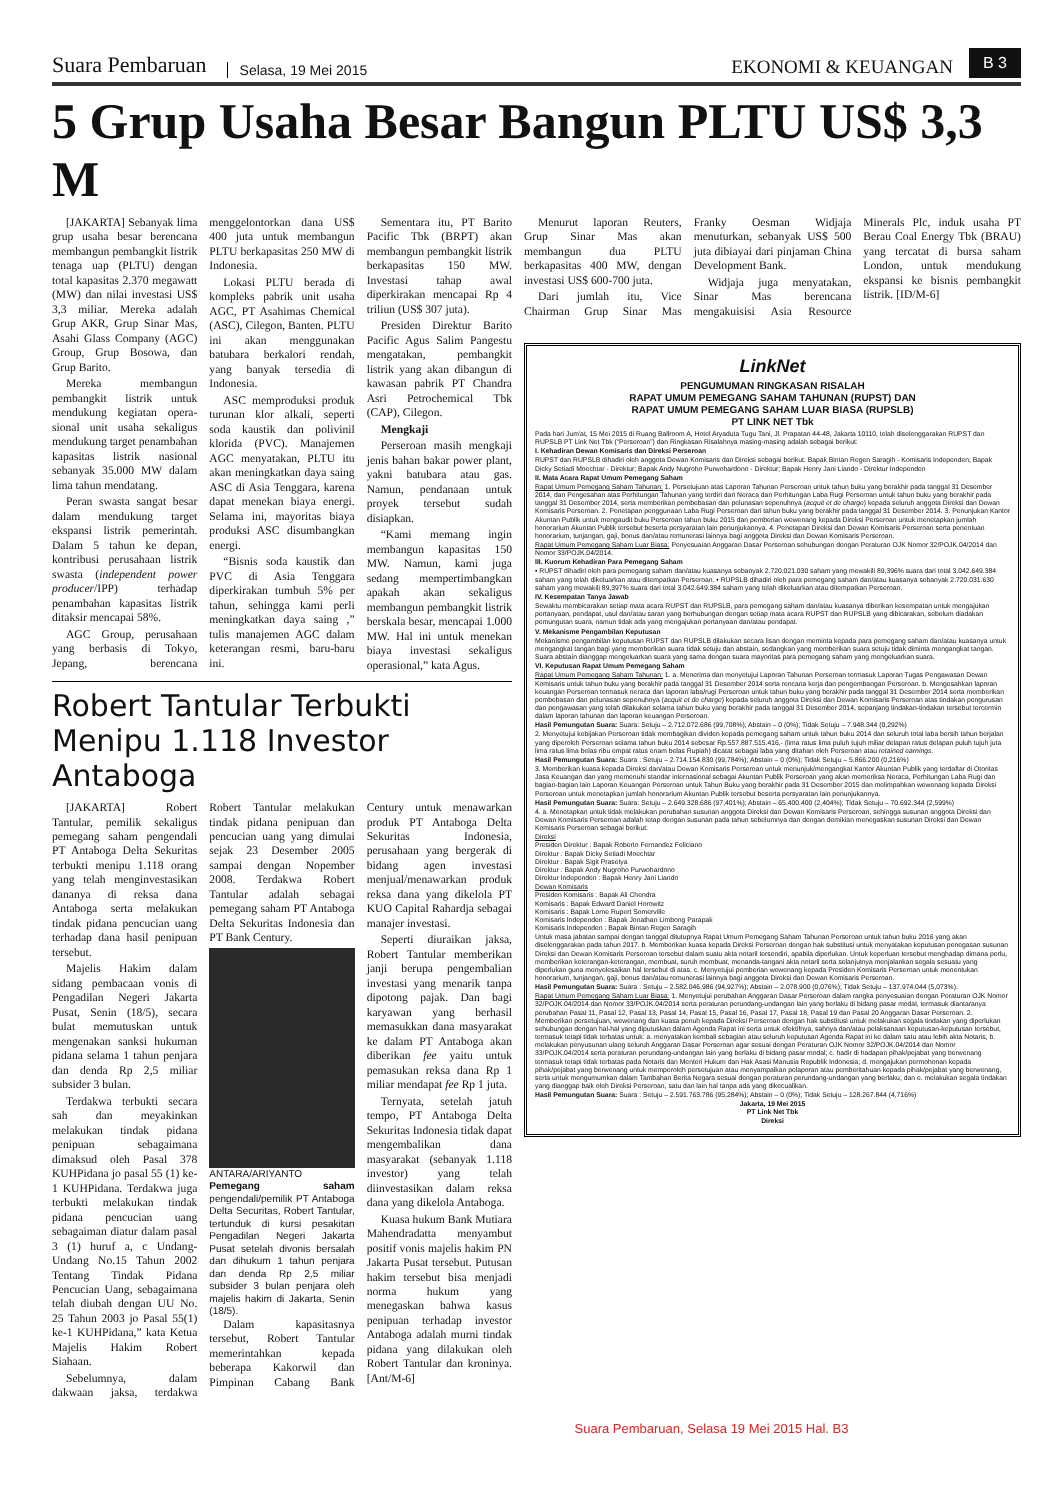Suara Pembaruan Selasa, 19 Mei 2015 EKONOMI & KEUANGAN B 3
5 Grup Usaha Besar Bangun PLTU US$ 3,3 M
[JAKARTA] Sebanyak lima grup usaha besar berencana membangun pembangkit listrik tenaga uap (PLTU) dengan total kapasitas 2.370 megawatt (MW) dan nilai investasi US$ 3,3 miliar. Mereka adalah Grup AKR, Grup Sinar Mas, Asahi Glass Company (AGC) Group, Grup Bosowa, dan Grup Barito.
Mereka membangun pembangkit listrik untuk mendukung kegiatan opera-sional unit usaha sekaligus mendukung target penambahan kapasitas listrik nasional sebanyak 35.000 MW dalam lima tahun mendatang.
Peran swasta sangat besar dalam mendukung target ekspansi listrik pemerintah. Dalam 5 tahun ke depan, kontribusi perusahaan listrik swasta (independent power producer/IPP) terhadap penambahan kapasitas listrik ditaksir mencapai 58%.
AGC Group, perusahaan yang berbasis di Tokyo, Jepang, berencana menggelontorkan dana US$ 400 juta untuk membangun PLTU berkapasitas 250 MW di Indonesia.
Lokasi PLTU berada di kompleks pabrik unit usaha AGC, PT Asahimas Chemical (ASC), Cilegon, Banten. PLTU ini akan menggunakan batubara berkalori rendah, yang banyak tersedia di Indonesia.
ASC memproduksi produk turunan klor alkali, seperti soda kaustik dan polivinil klorida (PVC). Manajemen AGC menyatakan, PLTU itu akan meningkatkan daya saing ASC di Asia Tenggara, karena dapat menekan biaya energi. Selama ini, mayoritas biaya produksi ASC disumbangkan energi.
“Bisnis soda kaustik dan PVC di Asia Tenggara diperkirakan tumbuh 5% per tahun, sehingga kami perli meningkatkan daya saing ,” tulis manajemen AGC dalam keterangan resmi, baru-baru ini.
Sementara itu, PT Barito Pacific Tbk (BRPT) akan membangun pembangkit listrik berkapasitas 150 MW. Investasi tahap awal diperkirakan mencapai Rp 4 triliun (US$ 307 juta).
Presiden Direktur Barito Pacific Agus Salim Pangestu mengatakan, pembangkit listrik yang akan dibangun di kawasan pabrik PT Chandra Asri Petrochemical Tbk (CAP), Cilegon.
Mengkaji
Perseroan masih mengkaji jenis bahan bakar power plant, yakni batubara atau gas. Namun, pendanaan untuk proyek tersebut sudah disiapkan.
“Kami memang ingin membangun kapasitas 150 MW. Namun, kami juga sedang mempertimbangkan apakah akan sekaligus membangun pembangkit listrik berskala besar, mencapai 1.000 MW. Hal ini untuk menekan biaya investasi sekaligus operasional,” kata Agus.
Robert Tantular Terbukti Menipu 1.118 Investor Antaboga
[JAKARTA] Robert Tantular, pemilik sekaligus pemegang saham pengendali PT Antaboga Delta Sekuritas terbukti menipu 1.118 orang yang telah menginvestasikan dananya di reksa dana Antaboga serta melakukan tindak pidana pencucian uang terhadap dana hasil penipuan tersebut.
Majelis Hakim dalam sidang pembacaan vonis di Pengadilan Negeri Jakarta Pusat, Senin (18/5), secara bulat memutuskan untuk mengenakan sanksi hukuman pidana selama 1 tahun penjara dan denda Rp 2,5 miliar subsider 3 bulan.
Terdakwa terbukti secara sah dan meyakinkan melakukan tindak pidana penipuan sebagaimana dimaksud oleh Pasal 378 KUHPidana jo pasal 55 (1) ke-1 KUHPidana. Terdakwa juga terbukti melakukan tindak pidana pencucian uang sebagaiman diatur dalam pasal 3 (1) huruf a, c Undang-Undang No.15 Tahun 2002 Tentang Tindak Pidana Pencucian Uang, sebagaimana telah diubah dengan UU No. 25 Tahun 2003 jo Pasal 55(1) ke-1 KUHPidana,” kata Ketua Majelis Hakim Robert Siahaan.
Sebelumnya, dalam dakwaan jaksa, terdakwa Robert Tantular melakukan tindak pidana penipuan dan pencucian uang yang dimulai sejak 23 Desember 2005 sampai dengan Nopember 2008. Terdakwa Robert Tantular adalah sebagai pemegang saham PT Antaboga Delta Sekuritas Indonesia dan PT Bank Century.
ANTARA/ARIYANTO
Pemegang saham pengendali/pemilik PT Antaboga Delta Securitas, Robert Tantular, tertunduk di kursi pesakitan Pengadilan Negeri Jakarta Pusat setelah divonis bersalah dan dihukum 1 tahun penjara dan denda Rp 2,5 miliar subsider 3 bulan penjara oleh majelis hakim di Jakarta, Senin (18/5).
Dalam kapasitasnya tersebut, Robert Tantular memerintahkan kepada beberapa Kakorwil dan Pimpinan Cabang Bank Century untuk menawarkan produk PT Antaboga Delta Sekuritas Indonesia, perusahaan yang bergerak di bidang agen investasi menjual/menawarkan produk reksa dana yang dikelola PT KUO Capital Rahardja sebagai manajer investasi.
Seperti diuraikan jaksa, Robert Tantular memberikan janji berupa pengembalian investasi yang menarik tanpa dipotong pajak. Dan bagi karyawan yang berhasil memasukkan dana masyarakat ke dalam PT Antaboga akan diberikan fee yaitu untuk pemasukan reksa dana Rp 1 miliar mendapat fee Rp 1 juta.
Ternyata, setelah jatuh tempo, PT Antaboga Delta Sekuritas Indonesia tidak dapat mengembalikan dana masyarakat (sebanyak 1.118 investor) yang telah diinvestasikan dalam reksa dana yang dikelola Antaboga.
Kuasa hukum Bank Mutiara Mahendradatta menyambut positif vonis majelis hakim PN Jakarta Pusat tersebut. Putusan hakim tersebut bisa menjadi norma hukum yang menegaskan bahwa kasus penipuan terhadap investor Antaboga adalah murni tindak pidana yang dilakukan oleh Robert Tantular dan kroninya. [Ant/M-6]
Menurut laporan Reuters, Grup Sinar Mas akan membangun dua PLTU berkapasitas 400 MW, dengan investasi US$ 600-700 juta.
Dari jumlah itu, Vice Chairman Grup Sinar Mas Franky Oesman Widjaja menuturkan, sebanyak US$ 500 juta dibiayai dari pinjaman China Development Bank.
Widjaja juga menyatakan, Sinar Mas berencana mengakuisisi Asia Resource Minerals Plc, induk usaha PT Berau Coal Energy Tbk (BRAU) yang tercatat di bursa saham London, untuk mendukung ekspansi ke bisnis pembangkit listrik. [ID/M-6]
LinkNet
PENGUMUMAN RINGKASAN RISALAH
RAPAT UMUM PEMEGANG SAHAM TAHUNAN (RUPST) DAN
RAPAT UMUM PEMEGANG SAHAM LUAR BIASA (RUPSLB)
PT LINK NET Tbk
Pada hari Jum'at, 15 Mei 2015 di Ruang Ballroom A, Hotel Aryaduta Tugu Tani, Jl. Prapatan 44-48, Jakarta 10110, telah diselenggarakan RUPST dan RUPSLB PT Link Net Tbk (“Perseroan”) dan Ringkasan Risalahnya masing-masing adalah sebagai berikut:
I. Kehadiran Dewan Komisaris dan Direksi Perseroan
RUPST dan RUPSLB dihadiri oleh anggota Dewan Komisaris dan Direksi sebagai berikut: Bapak Bintan Regen Saragih - Komisaris Independen; Bapak Dicky Setiadi Moechtar - Direktur; Bapak Andy Nugroho Purwohardono - Direktur; Bapak Henry Jani Liando - Direktur Independen
II. Mata Acara Rapat Umum Pemegang Saham
Rapat Umum Pemegang Saham Tahunan: 1. Persetujuan atas Laporan Tahunan Perseroan untuk tahun buku yang berakhir pada tanggal 31 Desember 2014, dan Pengesahan atas Perhitungan Tahunan yang terdiri dari Neraca dan Perhitungan Laba Rugi Perseroan untuk tahun buku yang berakhir pada tanggal 31 Desember 2014, serta memberikan pembebasan dan pelunasan sepenuhnya (acquit et de charge) kepada seluruh anggota Direksi dan Dewan Komisaris Perseroan. 2. Penetapan penggunaan Laba Rugi Perseroan dari tahun buku yang berakhir pada tanggal 31 Desember 2014. 3. Penunjukan Kantor Akuntan Publik untuk mengaudit buku Perseroan tahun buku 2015 dan pemberian wewenang kepada Direksi Perseroan untuk menetapkan jumlah honorarium Akuntan Publik tersebut beserta persyaratan lain penunjukannya. 4. Penetapan Direksi dan Dewan Komisaris Perseroan serta penentuan honorarium, tunjangan, gaji, bonus dan/atau remunerasi lainnya bagi anggota Direksi dan Dewan Komisaris Perseroan.
Rapat Umum Pemegang Saham Luar Biasa: Penyesuaian Anggaran Dasar Perseroan sehubungan dengan Peraturan OJK Nomor 32/POJK.04/2014 dan Nomor 33/POJK.04/2014.
III. Kuorum Kehadiran Para Pemegang Saham
• RUPST dihadiri oleh para pemegang saham dan/atau kuasanya sebanyak 2.720.021.030 saham yang mewakili 89,396% suara dari total 3.042.649.384 saham yang telah dikeluarkan atau ditempatkan Perseroan. • RUPSLB dihadiri oleh para pemegang saham dan/atau kuasanya sebanyak 2.720.031.630 saham yang mewakili 89,397% suara dari total 3.042.649.384 saham yang telah dikeluarkan atau ditempatkan Perseroan.
IV. Kesempatan Tanya Jawab
Sewaktu membicarakan setiap mata acara RUPST dan RUPSLB, para pemegang saham dan/atau kuasanya diberikan kesempatan untuk mengajukan pertanyaan, pendapat, usul dan/atau saran yang berhubungan dengan setiap mata acara RUPST dan RUPSLB yang dibicarakan, sebelum diadakan pemungutan suara, namun tidak ada yang mengajukan pertanyaan dan/atau pendapat.
V. Mekanisme Pengambilan Keputusan
Mekanisme pengambilan keputusan RUPST dan RUPSLB dilakukan secara lisan dengan meminta kepada para pemegang saham dan/atau kuasanya untuk mengangkat tangan bagi yang memberikan suara tidak setuju dan abstain, sedangkan yang memberikan suara setuju tidak diminta mengangkat tangan. Suara abstain dianggap mengeluarkan suara yang sama dengan suara mayoritas para pemegang saham yang mengeluarkan suara.
VI. Keputusan Rapat Umum Pemegang Saham
Rapat Umum Pemegang Saham Tahunan: 1. a. Menerima dan menyetujui Laporan Tahunan Perseroan termasuk Laporan Tugas Pengawasan Dewan Komisaris untuk tahun buku yang berakhir pada tanggal 31 Desember 2014 serta rencana kerja dan pengembangan Perseroan. b. Mengesahkan laporan keuangan Perseroan termasuk neraca dan laporan laba/rugi Perseroan untuk tahun buku yang berakhir pada tanggal 31 Desember 2014 serta memberikan pembebasan dan pelunasan sepenuhnya (acquit et de charge) kepada seluruh anggota Direksi dan Dewan Komisaris Perseroan atas tindakan pengurusan dan pengawasan yang telah dilakukan selama tahun buku yang berakhir pada tanggal 31 Desember 2014, sepanjang tindakan-tindakan tersebut tercermin dalam laporan tahunan dan laporan keuangan Perseroan.
Hasil Pemungutan Suara: Suara: Setuju – 2.712.072.686 (99,708%); Abstain – 0 (0%); Tidak Setuju – 7.948.344 (0,292%)
2. Menyetujui kebijakan Perseroan tidak membagikan dividen kepada pemegang saham untuk tahun buku 2014 dan seluruh total laba bersih tahun berjalan yang diperoleh Perseroan selama tahun buku 2014 sebesar Rp.557.887.515.416,- (lima ratus lima puluh tujuh miliar delapan ratus delapan puluh tujuh juta lima ratus lima belas ribu empat ratus enam belas Rupiah) dicatat sebagai laba yang ditahan oleh Perseroan atau retained earnings.
Hasil Pemungutan Suara: Suara : Setuju – 2.714.154.830 (99,784%); Abstain – 0 (0%); Tidak Setuju – 5.866.200 (0,216%)
3. Memberikan kuasa kepada Direksi dan/atau Dewan Komisaris Perseroan untuk menunjuk/mengangkat Kantor Akuntan Publik yang terdaftar di Otoritas Jasa Keuangan dan yang memenuhi standar internasional sebagai Akuntan Publik Perseroan yang akan memeriksa Neraca, Perhitungan Laba Rugi dan bagian-bagian lain Laporan Keuangan Perseroan untuk Tahun Buku yang berakhir pada 31 Desember 2015 dan melimpahkan wewenang kepada Direksi Perseroan untuk menetapkan jumlah honorarium Akuntan Publik tersebut beserta persyaratan lain penunjukannya.
Hasil Pemungutan Suara: Suara: Setuju – 2.649.328.686 (97,401%); Abstain – 65.400.400 (2,404%); Tidak Setuju – 70.692.344 (2,599%)
4. a. Menetapkan untuk tidak melakukan perubahan susunan anggota Direksi dan Dewan Komisaris Perseroan, sehingga susunan anggota Direksi dan Dewan Komisaris Perseroan adalah tetap dengan susunan pada tahun sebelumnya dan dengan demikian menegaskan susunan Direksi dan Dewan Komisaris Perseroan sebagai berikut:
Direksi
Presiden Direktur : Bapak Roberto Fernandez Feliciano
Direktur : Bapak Dicky Setiadi Moechtar
Direktur : Bapak Sigit Prasetya
Direktur : Bapak Andy Nugroho Purwohardono
Direktur Independen : Bapak Henry Jani Liando
Dewan Komisaris
Presiden Komisaris : Bapak Ali Chendra
Komisaris : Bapak Edward Daniel Horowitz
Komisaris : Bapak Lorne Rupert Somerville
Komisaris Independen : Bapak Jonathan Limbong Parapak
Komisaris Independen : Bapak Bintan Regen Saragih
Untuk masa jabatan sampai dengan tanggal ditutupnya Rapat Umum Pemegang Saham Tahunan Perseroan untuk tahun buku 2016 yang akan diselenggarakan pada tahun 2017. b. Memberikan kuasa kepada Direksi Perseroan dengan hak substitusi untuk menyatakan keputusan penegasan susunan Direksi dan Dewan Komisaris Perseroan tersebut dalam suatu akta notaril tersendiri, apabila diperlukan. Untuk keperluan tersebut menghadap dimana perlu, memberikan keterangan-keterangan, membuat, suruh membuat, menanda-tangani akta notaril serta selanjutnya menjalankan segala sesuatu yang diperlukan guna menyelesaikan hal tersebut di atas. c. Menyetujui pemberian wewenang kepada Presiden Komisaris Perseroan untuk menentukan honorarium, tunjangan, gaji, bonus dan/atau remunerasi lainnya bagi anggota Direksi dan Dewan Komisaris Perseroan.
Hasil Pemungutan Suara: Suara : Setuju – 2.582.046.986 (94,927%); Abstain – 2.078.900 (0,076%); Tidak Setuju – 137.974.044 (5,073%).
Rapat Umum Pemegang Saham Luar Biasa: 1. Menyetujui perubahan Anggaran Dasar Perseroan dalam rangka penyesuaian dengan Peraturan OJK Nomor 32/POJK.04/2014 dan Nomor 33/POJK.04/2014 serta peraturan perundang-undangan lain yang berlaku di bidang pasar modal, termasuk diantaranya perubahan Pasal 11, Pasal 12, Pasal 13, Pasal 14, Pasal 15, Pasal 16, Pasal 17, Pasal 18, Pasal 19 dan Pasal 20 Anggaran Dasar Perseroan. 2. Memberikan persetujuan, wewenang dan kuasa penuh kepada Direksi Perseroan dengan hak substitusi untuk melakukan segala tindakan yang diperlukan sehubungan dengan hal-hal yang diputuskan dalam Agenda Rapat ini serta untuk efektifnya, sahnya dan/atau pelaksanaan keputusan-keputusan tersebut, termasuk tetapi tidak terbatas untuk: a. menyatakan kembali sebagian atau seluruh keputusan Agenda Rapat ini ke dalam satu atau lebih akta Notaris; b. melakukan penyusunan ulang seluruh Anggaran Dasar Perseroan agar sesuai dengan Peraturan OJK Nomor 32/POJK.04/2014 dan Nomor 33/POJK.04/2014 serta peraturan perundang-undangan lain yang berlaku di bidang pasar modal; c. hadir di hadapan pihak/pejabat yang berwenang termasuk tetapi tidak terbatas pada Notaris dan Menteri Hukum dan Hak Asasi Manusia Republik Indonesia; d. mengajukan permohonan kepada pihak/pejabat yang berwenang untuk memperoleh persetujuan atau menyampaikan pelaporan atau pemberitahuan kepada pihak/pejabat yang berwenang, serta untuk mengumumkan dalam Tambahan Berita Negara sesuai dengan peraturan perundang-undangan yang berlaku; dan e. melakukan segala tindakan yang dianggap baik oleh Direksi Perseroan, satu dan lain hal tanpa ada yang dikecualikan.
Hasil Pemungutan Suara: Suara : Setuju – 2.591.763.786 (95,284%); Abstain – 0 (0%); Tidak Setuju – 128.267.844 (4,716%)
Jakarta, 19 Mei 2015
PT Link Net Tbk
Direksi
Suara Pembaruan, Selasa 19 Mei 2015 Hal. B3